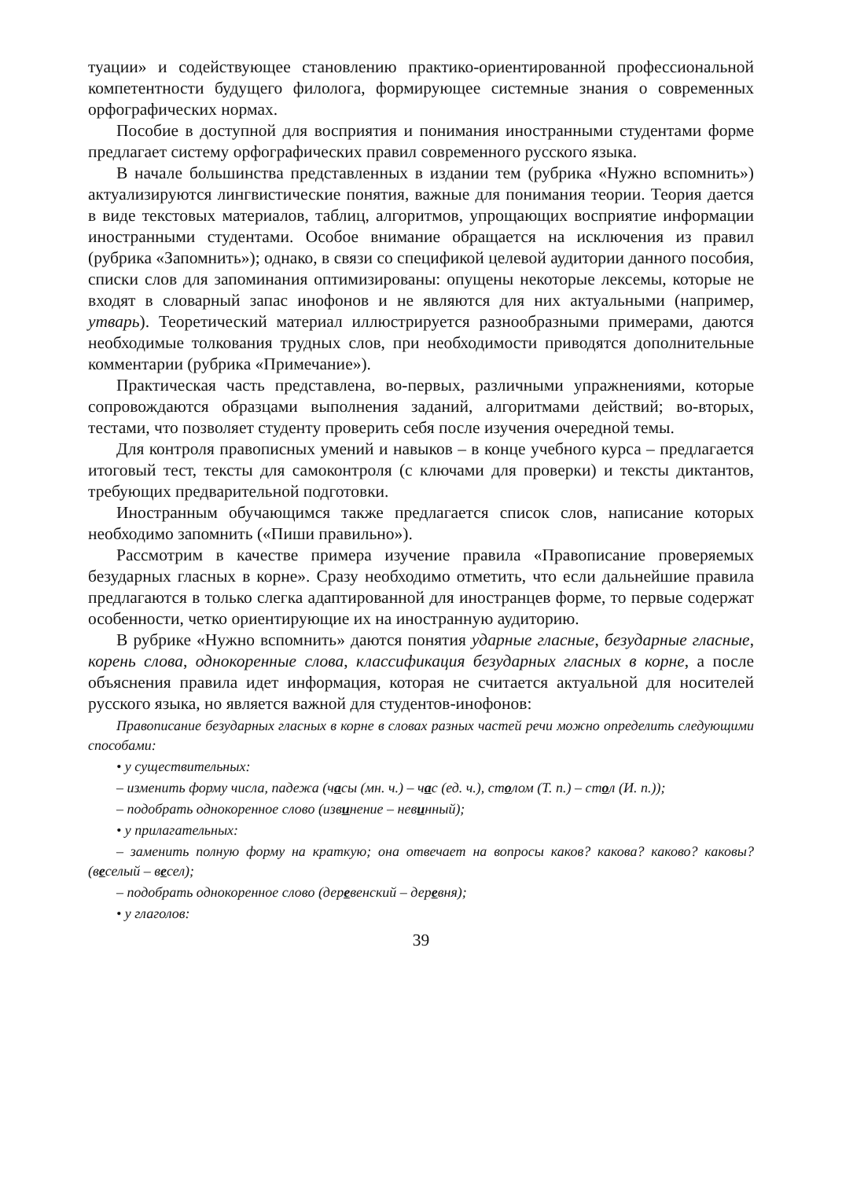туации» и содействующее становлению практико-ориентированной профессиональной компетентности будущего филолога, формирующее системные знания о современных орфографических нормах.
Пособие в доступной для восприятия и понимания иностранными студентами форме предлагает систему орфографических правил современного русского языка.
В начале большинства представленных в издании тем (рубрика «Нужно вспомнить») актуализируются лингвистические понятия, важные для понимания теории. Теория дается в виде текстовых материалов, таблиц, алгоритмов, упрощающих восприятие информации иностранными студентами. Особое внимание обращается на исключения из правил (рубрика «Запомнить»); однако, в связи со спецификой целевой аудитории данного пособия, списки слов для запоминания оптимизированы: опущены некоторые лексемы, которые не входят в словарный запас инофонов и не являются для них актуальными (например, утварь). Теоретический материал иллюстрируется разнообразными примерами, даются необходимые толкования трудных слов, при необходимости приводятся дополнительные комментарии (рубрика «Примечание»).
Практическая часть представлена, во-первых, различными упражнениями, которые сопровождаются образцами выполнения заданий, алгоритмами действий; во-вторых, тестами, что позволяет студенту проверить себя после изучения очередной темы.
Для контроля правописных умений и навыков – в конце учебного курса – предлагается итоговый тест, тексты для самоконтроля (с ключами для проверки) и тексты диктантов, требующих предварительной подготовки.
Иностранным обучающимся также предлагается список слов, написание которых необходимо запомнить («Пиши правильно»).
Рассмотрим в качестве примера изучение правила «Правописание проверяемых безударных гласных в корне». Сразу необходимо отметить, что если дальнейшие правила предлагаются в только слегка адаптированной для иностранцев форме, то первые содержат особенности, четко ориентирующие их на иностранную аудиторию.
В рубрике «Нужно вспомнить» даются понятия ударные гласные, безударные гласные, корень слова, однокоренные слова, классификация безударных гласных в корне, а после объяснения правила идет информация, которая не считается актуальной для носителей русского языка, но является важной для студентов-инофонов:
Правописание безударных гласных в корне в словах разных частей речи можно определить следующими способами:
• у существительных:
– изменить форму числа, падежа (часы (мн. ч.) – час (ед. ч.), столом (Т. п.) – стол (И. п.));
– подобрать однокоренное слово (извинение – невинный);
• у прилагательных:
– заменить полную форму на краткую; она отвечает на вопросы каков? какова? каково? каковы? (веселый – весел);
– подобрать однокоренное слово (деревенский – деревня);
• у глаголов:
39